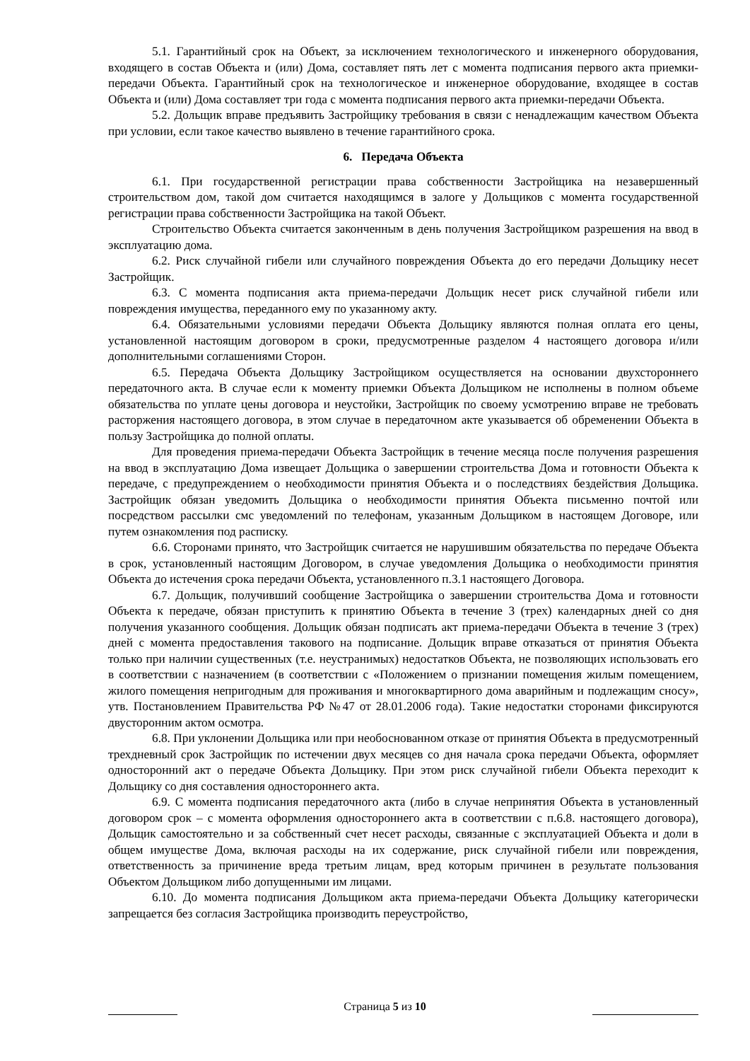5.1. Гарантийный срок на Объект, за исключением технологического и инженерного оборудования, входящего в состав Объекта и (или) Дома, составляет пять лет с момента подписания первого акта приемки-передачи Объекта. Гарантийный срок на технологическое и инженерное оборудование, входящее в состав Объекта и (или) Дома составляет три года с момента подписания первого акта приемки-передачи Объекта.
5.2. Дольщик вправе предъявить Застройщику требования в связи с ненадлежащим качеством Объекта при условии, если такое качество выявлено в течение гарантийного срока.
6. Передача Объекта
6.1. При государственной регистрации права собственности Застройщика на незавершенный строительством дом, такой дом считается находящимся в залоге у Дольщиков с момента государственной регистрации права собственности Застройщика на такой Объект.
Строительство Объекта считается законченным в день получения Застройщиком разрешения на ввод в эксплуатацию дома.
6.2. Риск случайной гибели или случайного повреждения Объекта до его передачи Дольщику несет Застройщик.
6.3. С момента подписания акта приема-передачи Дольщик несет риск случайной гибели или повреждения имущества, переданного ему по указанному акту.
6.4. Обязательными условиями передачи Объекта Дольщику являются полная оплата его цены, установленной настоящим договором в сроки, предусмотренные разделом 4 настоящего договора и/или дополнительными соглашениями Сторон.
6.5. Передача Объекта Дольщику Застройщиком осуществляется на основании двухстороннего передаточного акта. В случае если к моменту приемки Объекта Дольщиком не исполнены в полном объеме обязательства по уплате цены договора и неустойки, Застройщик по своему усмотрению вправе не требовать расторжения настоящего договора, в этом случае в передаточном акте указывается об обременении Объекта в пользу Застройщика до полной оплаты.
Для проведения приема-передачи Объекта Застройщик в течение месяца после получения разрешения на ввод в эксплуатацию Дома извещает Дольщика о завершении строительства Дома и готовности Объекта к передаче, с предупреждением о необходимости принятия Объекта и о последствиях бездействия Дольщика. Застройщик обязан уведомить Дольщика о необходимости принятия Объекта письменно почтой или посредством рассылки смс уведомлений по телефонам, указанным Дольщиком в настоящем Договоре, или путем ознакомления под расписку.
6.6. Сторонами принято, что Застройщик считается не нарушившим обязательства по передаче Объекта в срок, установленный настоящим Договором, в случае уведомления Дольщика о необходимости принятия Объекта до истечения срока передачи Объекта, установленного п.3.1 настоящего Договора.
6.7. Дольщик, получивший сообщение Застройщика о завершении строительства Дома и готовности Объекта к передаче, обязан приступить к принятию Объекта в течение 3 (трех) календарных дней со дня получения указанного сообщения. Дольщик обязан подписать акт приема-передачи Объекта в течение 3 (трех) дней с момента предоставления такового на подписание. Дольщик вправе отказаться от принятия Объекта только при наличии существенных (т.е. неустранимых) недостатков Объекта, не позволяющих использовать его в соответствии с назначением (в соответствии с «Положением о признании помещения жилым помещением, жилого помещения непригодным для проживания и многоквартирного дома аварийным и подлежащим сносу», утв. Постановлением Правительства РФ №47 от 28.01.2006 года). Такие недостатки сторонами фиксируются двусторонним актом осмотра.
6.8. При уклонении Дольщика или при необоснованном отказе от принятия Объекта в предусмотренный трехдневный срок Застройщик по истечении двух месяцев со дня начала срока передачи Объекта, оформляет односторонний акт о передаче Объекта Дольщику. При этом риск случайной гибели Объекта переходит к Дольщику со дня составления одностороннего акта.
6.9. С момента подписания передаточного акта (либо в случае непринятия Объекта в установленный договором срок – с момента оформления одностороннего акта в соответствии с п.6.8. настоящего договора), Дольщик самостоятельно и за собственный счет несет расходы, связанные с эксплуатацией Объекта и доли в общем имуществе Дома, включая расходы на их содержание, риск случайной гибели или повреждения, ответственность за причинение вреда третьим лицам, вред которым причинен в результате пользования Объектом Дольщиком либо допущенными им лицами.
6.10. До момента подписания Дольщиком акта приема-передачи Объекта Дольщику категорически запрещается без согласия Застройщика производить переустройство,
Страница 5 из 10